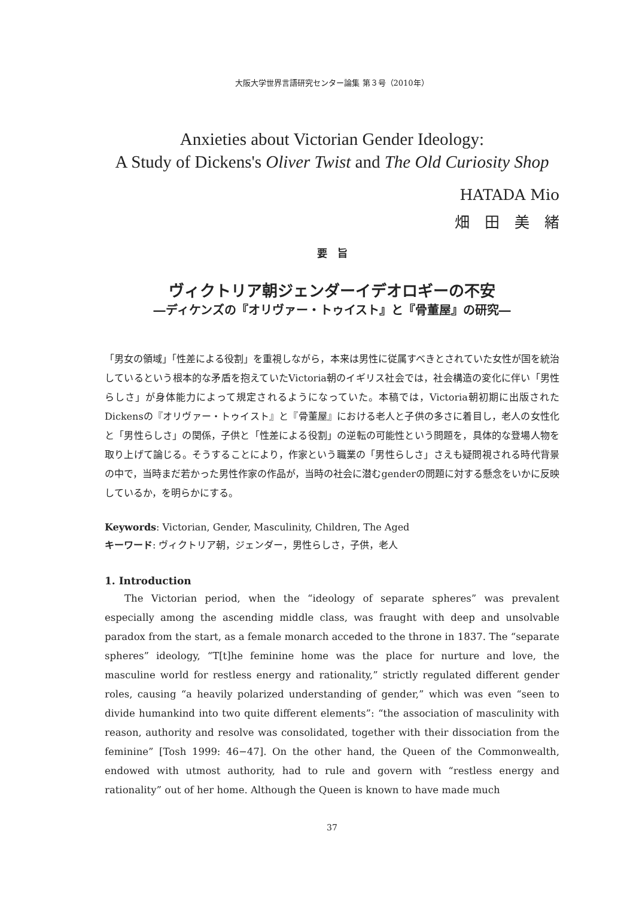大阪大学世界言語研究センター論集 第３号（2010年）
Anxieties about Victorian Gender Ideology:
A Study of Dickens's Oliver Twist and The Old Curiosity Shop
HATADA Mio
畑　田　美　緒
要　旨
ヴィクトリア朝ジェンダーイデオロギーの不安
―ディケンズの『オリヴァー・トゥイスト』と『骨董屋』の研究―
「男女の領域」「性差による役割」を重視しながら，本来は男性に従属すべきとされていた女性が国を統治しているという根本的な矛盾を抱えていたVictoria朝のイギリス社会では，社会構造の変化に伴い「男性らしさ」が身体能力によって規定されるようになっていた。本稿では，Victoria朝初期に出版されたDickensの『オリヴァー・トゥイスト』と『骨董屋』における老人と子供の多さに着目し，老人の女性化と「男性らしさ」の関係，子供と「性差による役割」の逆転の可能性という問題を，具体的な登場人物を取り上げて論じる。そうすることにより，作家という職業の「男性らしさ」さえも疑問視される時代背景の中で，当時まだ若かった男性作家の作品が，当時の社会に潜むgenderの問題に対する懸念をいかに反映しているか，を明らかにする。
Keywords: Victorian, Gender, Masculinity, Children, The Aged
キーワード: ヴィクトリア朝，ジェンダー，男性らしさ，子供，老人
1. Introduction
The Victorian period, when the “ideology of separate spheres” was prevalent especially among the ascending middle class, was fraught with deep and unsolvable paradox from the start, as a female monarch acceded to the throne in 1837. The “separate spheres” ideology, “T[t]he feminine home was the place for nurture and love, the masculine world for restless energy and rationality,” strictly regulated different gender roles, causing “a heavily polarized understanding of gender,” which was even “seen to divide humankind into two quite different elements”: “the association of masculinity with reason, authority and resolve was consolidated, together with their dissociation from the feminine” [Tosh 1999: 46−47]. On the other hand, the Queen of the Commonwealth, endowed with utmost authority, had to rule and govern with “restless energy and rationality” out of her home. Although the Queen is known to have made much
37